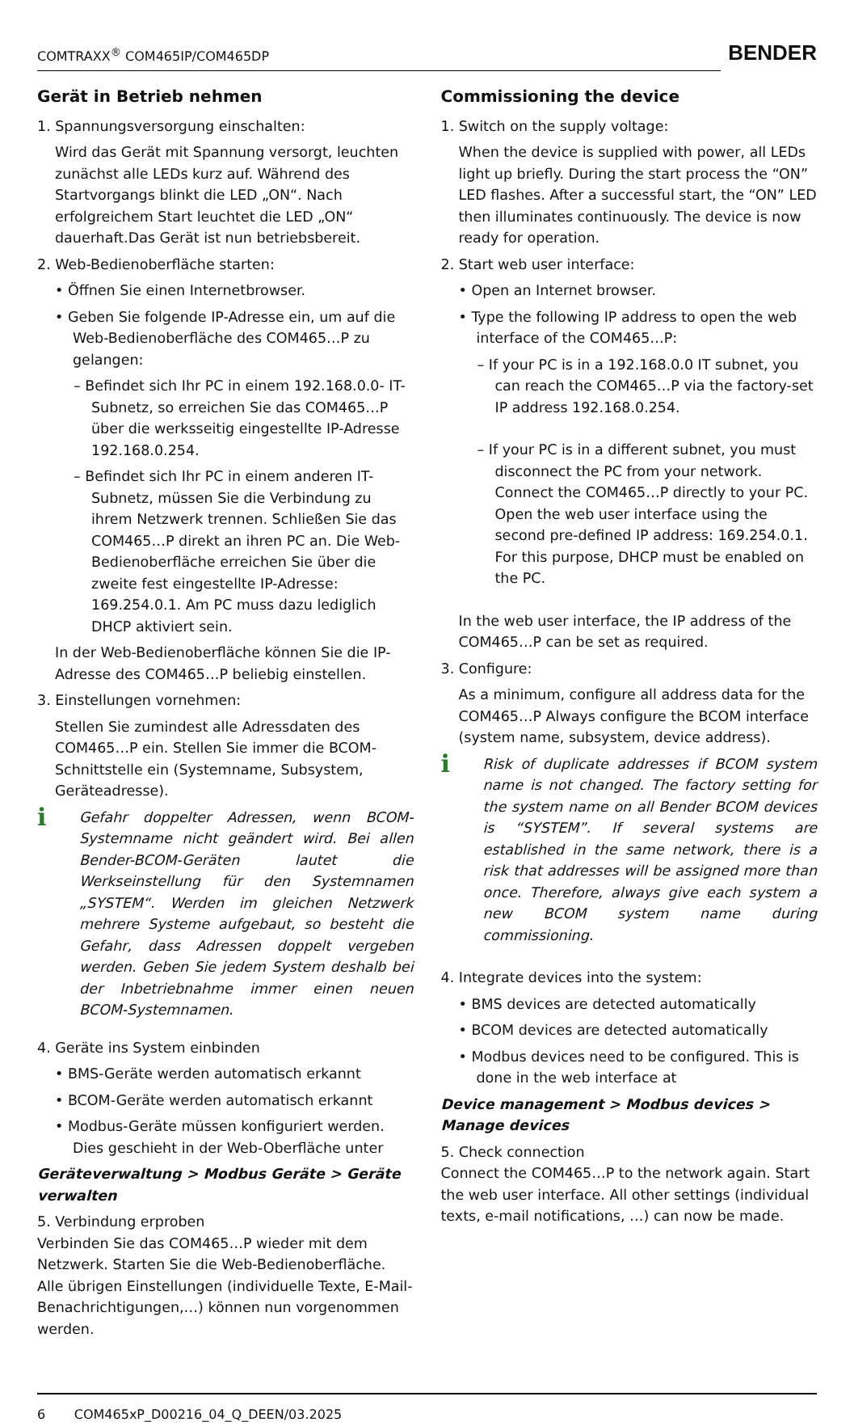COMTRAXX<sup>®</sup> COM465IP/COM465DP
BENDER
Gerät in Betrieb nehmen
1. Spannungsversorgung einschalten:
Wird das Gerät mit Spannung versorgt, leuchten zunächst alle LEDs kurz auf. Während des Startvorgangs blinkt die LED „ON“. Nach erfolgreichem Start leuchtet die LED „ON“ dauerhaft.Das Gerät ist nun betriebsbereit.
2. Web-Bedienoberfläche starten:
• Öffnen Sie einen Internetbrowser.
• Geben Sie folgende IP-Adresse ein, um auf die Web-Bedienoberfläche des COM465…P zu gelangen:
– Befindet sich Ihr PC in einem 192.168.0.0- IT-Subnetz, so erreichen Sie das COM465…P über die werksseitig eingestellte IP-Adresse 192.168.0.254.
– Befindet sich Ihr PC in einem anderen IT-Subnetz, müssen Sie die Verbindung zu ihrem Netzwerk trennen. Schließen Sie das COM465…P direkt an ihren PC an. Die Web- Bedienoberfläche erreichen Sie über die zweite fest eingestellte IP-Adresse: 169.254.0.1. Am PC muss dazu lediglich DHCP aktiviert sein.
In der Web-Bedienoberfläche können Sie die IP-Adresse des COM465…P beliebig einstellen.
3. Einstellungen vornehmen:
Stellen Sie zumindest alle Adressdaten des COM465…P ein. Stellen Sie immer die BCOM-Schnittstelle ein (Systemname, Subsystem, Geräteadresse).
i
Gefahr doppelter Adressen, wenn BCOM-Systemname nicht geändert wird. Bei allen Bender-BCOM-Geräten lautet die Werkseinstellung für den Systemnamen „SYSTEM“. Werden im gleichen Netzwerk mehrere Systeme aufgebaut, so besteht die Gefahr, dass Adressen doppelt vergeben werden. Geben Sie jedem System deshalb bei der Inbetriebnahme immer einen neuen BCOM-Systemnamen.
4. Geräte ins System einbinden
• BMS-Geräte werden automatisch erkannt
• BCOM-Geräte werden automatisch erkannt
• Modbus-Geräte müssen konfiguriert werden. Dies geschieht in der Web-Oberfläche unter
Geräteverwaltung > Modbus Geräte > Geräte verwalten
5. Verbindung erproben
Verbinden Sie das COM465…P wieder mit dem Netzwerk. Starten Sie die Web-Bedienoberfläche. Alle übrigen Einstellungen (individuelle Texte, E-Mail-Benachrichtigungen,…) können nun vorgenommen werden.
Commissioning the device
1. Switch on the supply voltage:
When the device is supplied with power, all LEDs light up briefly. During the start process the “ON” LED flashes. After a successful start, the “ON” LED then illuminates continuously. The device is now ready for operation.
2. Start web user interface:
• Open an Internet browser.
• Type the following IP address to open the web interface of the COM465…P:
– If your PC is in a 192.168.0.0 IT subnet, you can reach the COM465…P via the factory-set IP address 192.168.0.254.
– If your PC is in a different subnet, you must disconnect the PC from your network. Connect the COM465…P directly to your PC. Open the web user interface using the second pre-defined IP address: 169.254.0.1. For this purpose, DHCP must be enabled on the PC.
In the web user interface, the IP address of the COM465…P can be set as required.
3. Configure:
As a minimum, configure all address data for the COM465…P Always configure the BCOM interface (system name, subsystem, device address).
i
Risk of duplicate addresses if BCOM system name is not changed. The factory setting for the system name on all Bender BCOM devices is “SYSTEM”. If several systems are established in the same network, there is a risk that addresses will be assigned more than once. Therefore, always give each system a new BCOM system name during commissioning.
4. Integrate devices into the system:
• BMS devices are detected automatically
• BCOM devices are detected automatically
• Modbus devices need to be configured. This is done in the web interface at
Device management > Modbus devices > Manage devices
5. Check connection
Connect the COM465…P to the network again. Start the web user interface. All other settings (individual texts, e-mail notifications, …) can now be made.
6 COM465xP_D00216_04_Q_DEEN/03.2025